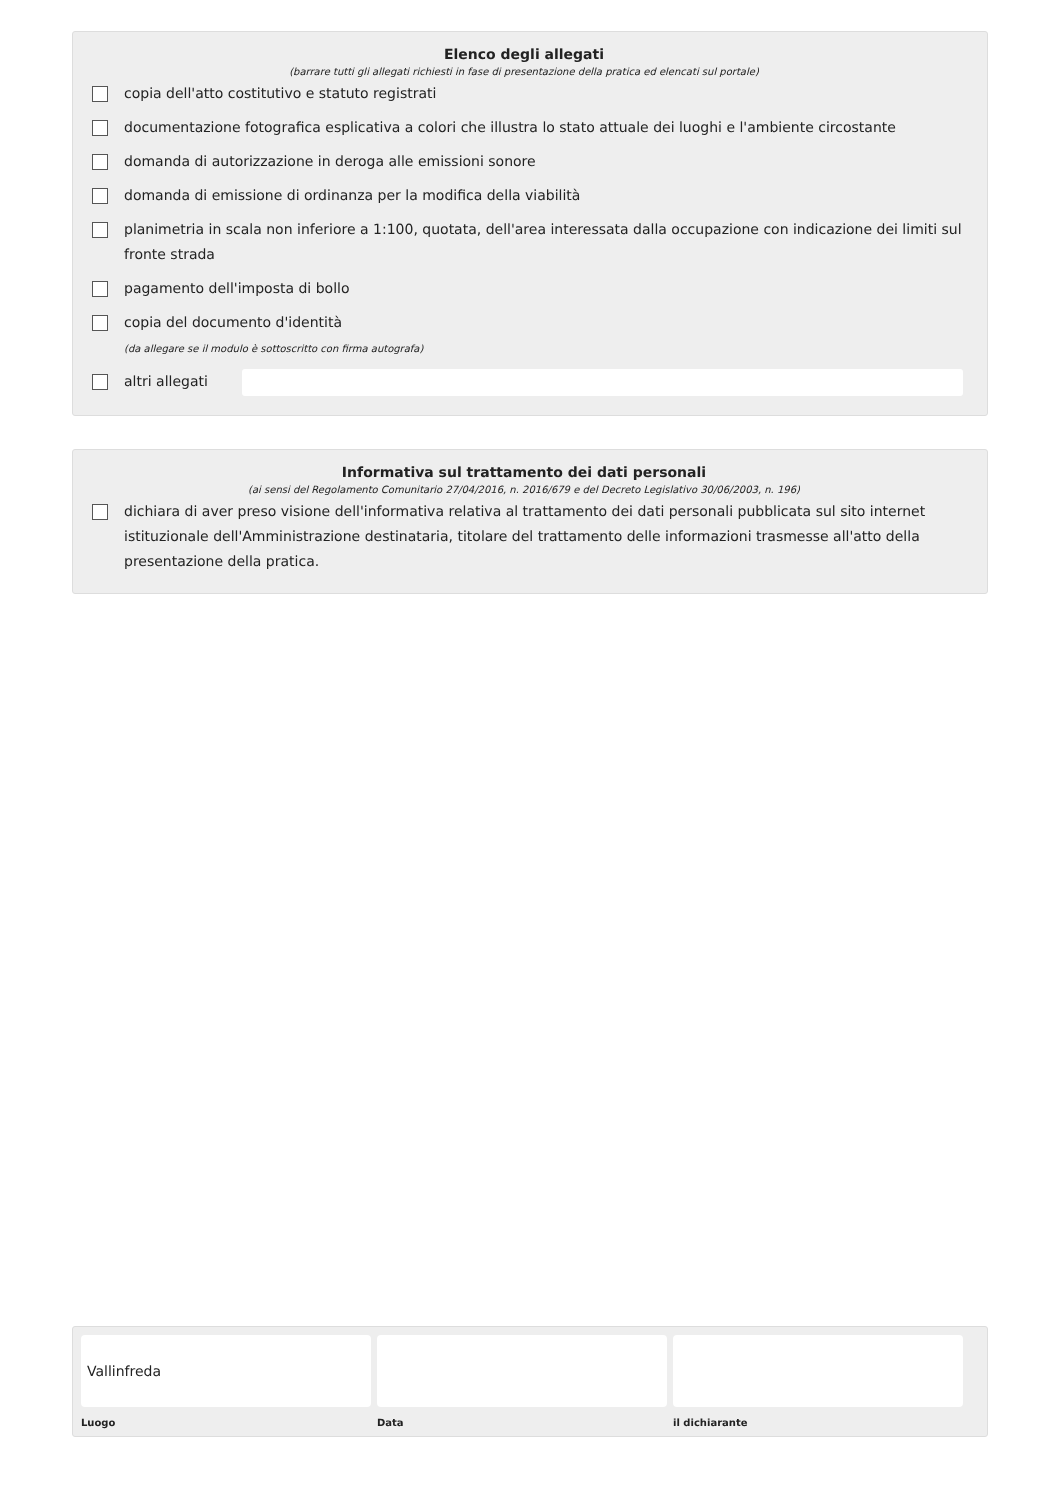Elenco degli allegati
(barrare tutti gli allegati richiesti in fase di presentazione della pratica ed elencati sul portale)
copia dell'atto costitutivo e statuto registrati
documentazione fotografica esplicativa a colori che illustra lo stato attuale dei luoghi e l'ambiente circostante
domanda di autorizzazione in deroga alle emissioni sonore
domanda di emissione di ordinanza per la modifica della viabilità
planimetria in scala non inferiore a 1:100, quotata, dell'area interessata dalla occupazione con indicazione dei limiti sul fronte strada
pagamento dell'imposta di bollo
copia del documento d'identità
(da allegare se il modulo è sottoscritto con firma autografa)
altri allegati
Informativa sul trattamento dei dati personali
(ai sensi del Regolamento Comunitario 27/04/2016, n. 2016/679 e del Decreto Legislativo 30/06/2003, n. 196)
dichiara di aver preso visione dell'informativa relativa al trattamento dei dati personali pubblicata sul sito internet istituzionale dell'Amministrazione destinataria, titolare del trattamento delle informazioni trasmesse all'atto della presentazione della pratica.
Vallinfreda
Luogo
Data il dichiarante